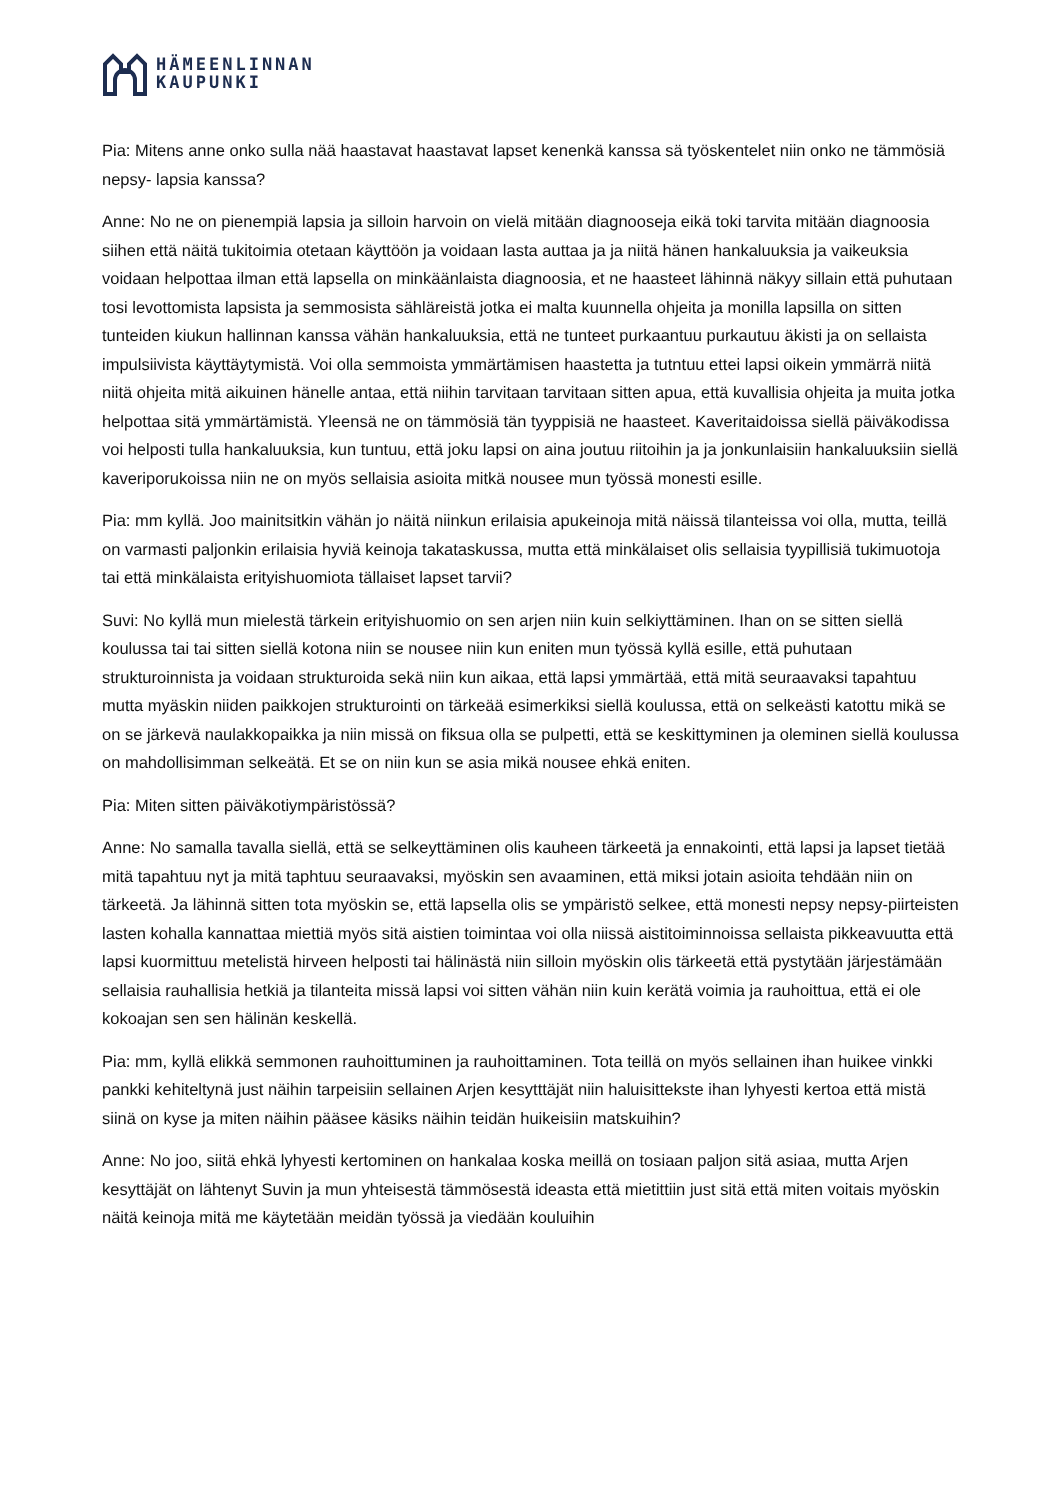HÄMEENLINNAN
KAUPUNKI
Pia: Mitens anne onko sulla nää haastavat haastavat lapset kenenkä kanssa sä työskentelet niin onko ne tämmösiä nepsy- lapsia kanssa?
Anne: No ne on pienempiä lapsia ja silloin harvoin on vielä mitään diagnooseja eikä toki tarvita mitään diagnoosia siihen että näitä tukitoimia otetaan käyttöön ja voidaan lasta auttaa ja ja niitä hänen hankaluuksia ja vaikeuksia voidaan helpottaa ilman että lapsella on minkäänlaista diagnoosia, et ne haasteet lähinnä näkyy sillain että puhutaan tosi levottomista lapsista ja semmosista sähläreistä jotka ei malta kuunnella ohjeita ja monilla lapsilla on sitten tunteiden kiukun hallinnan kanssa vähän hankaluuksia, että ne tunteet purkaantuu purkautuu äkisti ja on sellaista impulsiivista käyttäytymistä. Voi olla semmoista ymmärtämisen haastetta ja tutntuu ettei lapsi oikein ymmärrä niitä niitä ohjeita mitä aikuinen hänelle antaa, että niihin tarvitaan tarvitaan sitten apua, että kuvallisia ohjeita ja muita jotka helpottaa sitä ymmärtämistä. Yleensä ne on tämmösiä tän tyyppisiä ne haasteet. Kaveritaidoissa siellä päiväkodissa voi helposti tulla hankaluuksia, kun tuntuu, että joku lapsi on aina joutuu riitoihin ja ja jonkunlaisiin hankaluuksiin siellä kaveriporukoissa niin ne on myös sellaisia asioita mitkä nousee mun työssä monesti esille.
Pia: mm kyllä. Joo mainitsitkin vähän jo näitä niinkun erilaisia apukeinoja mitä näissä tilanteissa voi olla, mutta, teillä on varmasti paljonkin erilaisia hyviä keinoja takataskussa, mutta että minkälaiset olis sellaisia tyypillisiä tukimuotoja tai että minkälaista erityishuomiota tällaiset lapset tarvii?
Suvi: No kyllä mun mielestä tärkein erityishuomio on sen arjen niin kuin selkiyttäminen. Ihan on se sitten siellä koulussa tai tai sitten siellä kotona niin se nousee niin kun eniten mun työssä kyllä esille, että puhutaan strukturoinnista ja voidaan strukturoida sekä niin kun aikaa, että lapsi ymmärtää, että mitä seuraavaksi tapahtuu mutta myäskin niiden paikkojen strukturointi on tärkeää esimerkiksi siellä koulussa, että on selkeästi katottu mikä se on se järkevä naulakkopaikka ja niin missä on fiksua olla se pulpetti, että se keskittyminen ja oleminen siellä koulussa on mahdollisimman selkeätä. Et se on niin kun se asia mikä nousee ehkä eniten.
Pia: Miten sitten päiväkotiympäristössä?
Anne: No samalla tavalla siellä, että se selkeyttäminen olis kauheen tärkeetä ja ennakointi, että lapsi ja lapset tietää mitä tapahtuu nyt ja mitä taphtuu seuraavaksi, myöskin sen avaaminen, että miksi jotain asioita tehdään niin on tärkeetä. Ja lähinnä sitten tota myöskin se, että lapsella olis se ympäristö selkee, että monesti nepsy nepsy-piirteisten lasten kohalla kannattaa miettiä myös sitä aistien toimintaa voi olla niissä aistitoiminnoissa sellaista pikkeavuutta että lapsi kuormittuu metelistä hirveen helposti tai hälinästä niin silloin myöskin olis tärkeetä että pystytään järjestämään sellaisia rauhallisia hetkiä ja tilanteita missä lapsi voi sitten vähän niin kuin kerätä voimia ja rauhoittua, että ei ole kokoajan sen sen hälinän keskellä.
Pia: mm, kyllä elikkä semmonen rauhoittuminen ja rauhoittaminen. Tota teillä on myös sellainen ihan huikee vinkki pankki kehiteltynä just näihin tarpeisiin sellainen Arjen kesytttäjät niin haluisittekste ihan lyhyesti kertoa että mistä siinä on kyse ja miten näihin pääsee käsiks näihin teidän huikeisiin matskuihin?
Anne: No joo, siitä ehkä lyhyesti kertominen on hankalaa koska meillä on tosiaan paljon sitä asiaa, mutta Arjen kesyttäjät on lähtenyt Suvin ja mun yhteisestä tämmösestä ideasta että mietittiin just sitä että miten voitais myöskin näitä keinoja mitä me käytetään meidän työssä ja viedään kouluihin